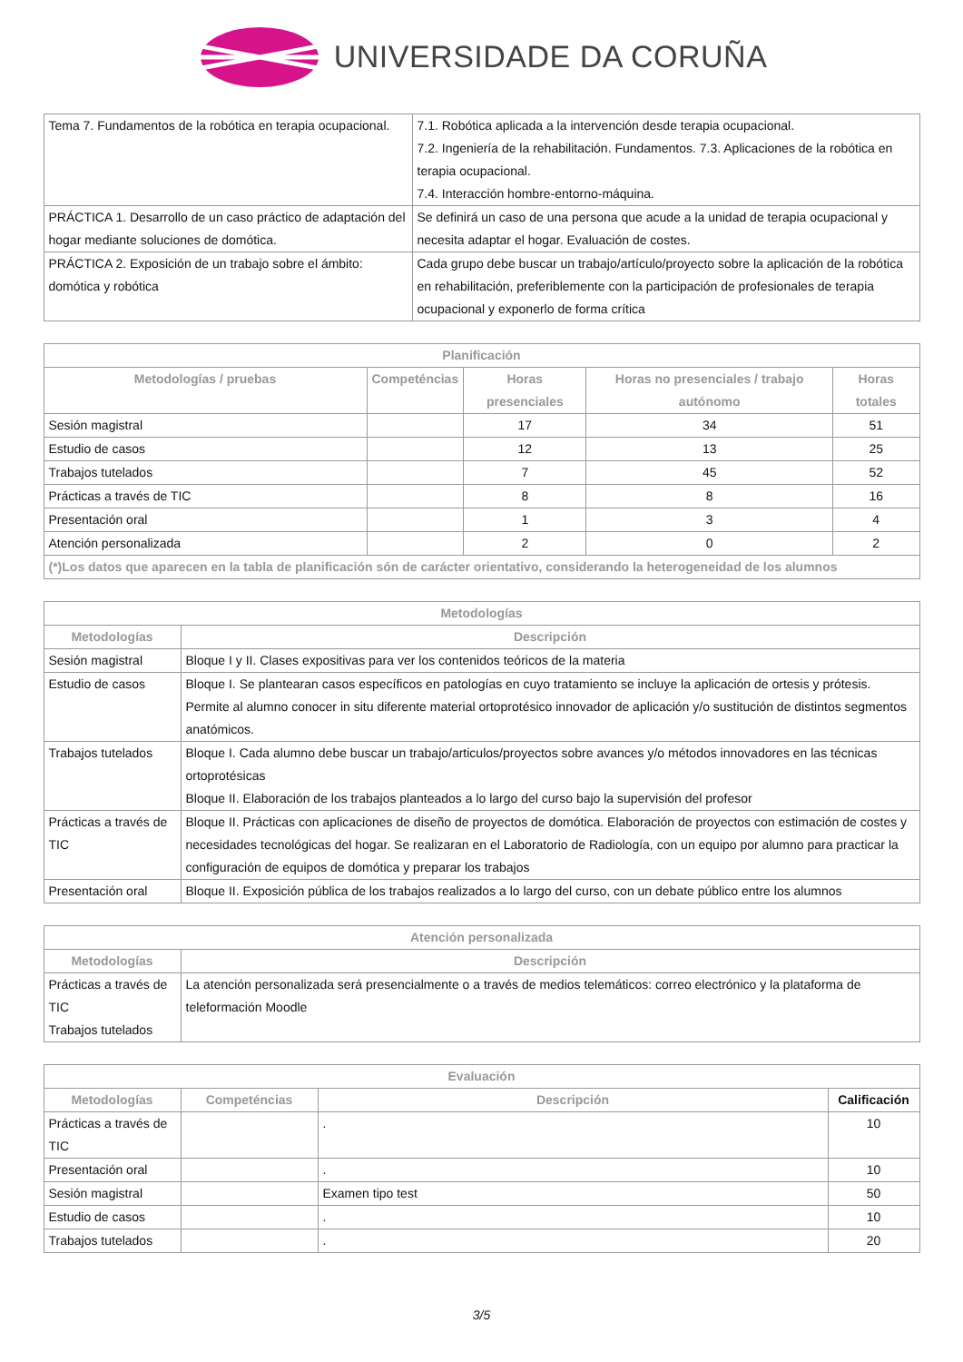UNIVERSIDADE DA CORUÑA
| Tema 7. Fundamentos de la robótica en terapia ocupacional. | 7.1. Robótica aplicada a la intervención desde terapia ocupacional. 7.2. Ingeniería de la rehabilitación. Fundamentos. 7.3. Aplicaciones de la robótica en terapia ocupacional. 7.4. Interacción hombre-entorno-máquina. |
| PRÁCTICA 1. Desarrollo de un caso práctico de adaptación del hogar mediante soluciones de domótica. | Se definirá un caso de una persona que acude a la unidad de terapia ocupacional y necesita adaptar el hogar. Evaluación de costes. |
| PRÁCTICA 2. Exposición de un trabajo sobre el ámbito: domótica y robótica | Cada grupo debe buscar un trabajo/artículo/proyecto sobre la aplicación de la robótica en rehabilitación, preferiblemente con la participación de profesionales de terapia ocupacional y exponerlo de forma crítica |
| Planificación | | | | |
| --- | --- | --- | --- | --- |
| Metodologías / pruebas | Competéncias | Horas presenciales | Horas no presenciales / trabajo autónomo | Horas totales |
| Sesión magistral | | 17 | 34 | 51 |
| Estudio de casos | | 12 | 13 | 25 |
| Trabajos tutelados | | 7 | 45 | 52 |
| Prácticas a través de TIC | | 8 | 8 | 16 |
| Presentación oral | | 1 | 3 | 4 |
| Atención personalizada | | 2 | 0 | 2 |
| (*)Los datos que aparecen en la tabla de planificación són de carácter orientativo, considerando la heterogeneidad de los alumnos | | | | |
| Metodologías | |
| --- | --- |
| Metodologías | Descripción |
| Sesión magistral | Bloque I y II. Clases expositivas para ver los contenidos teóricos de la materia |
| Estudio de casos | Bloque I. Se plantearan casos específicos en patologías en cuyo tratamiento se incluye la aplicación de ortesis y prótesis. Permite al alumno conocer in situ diferente material ortoprotésico innovador de aplicación y/o sustitución de distintos segmentos anatómicos. |
| Trabajos tutelados | Bloque I. Cada alumno debe buscar un trabajo/articulos/proyectos sobre avances y/o métodos innovadores en las técnicas ortoprotésicas Bloque II. Elaboración de los trabajos planteados a lo largo del curso bajo la supervisión del profesor |
| Prácticas a través de TIC | Bloque II. Prácticas con aplicaciones de diseño de proyectos de domótica. Elaboración de proyectos con estimación de costes y necesidades tecnológicas del hogar. Se realizaran en el Laboratorio de Radiología, con un equipo por alumno para practicar la configuración de equipos de domótica y preparar los trabajos |
| Presentación oral | Bloque II. Exposición pública de los trabajos realizados a lo largo del curso, con un debate público entre los alumnos |
| Atención personalizada | |
| --- | --- |
| Metodologías | Descripción |
| Prácticas a través de TIC Trabajos tutelados | La atención personalizada será presencialmente o a través de medios telemáticos: correo electrónico y la plataforma de teleformación Moodle |
| Evaluación | | | |
| --- | --- | --- | --- |
| Metodologías | Competéncias | Descripción | Calificación |
| Prácticas a través de TIC | | . | 10 |
| Presentación oral | | . | 10 |
| Sesión magistral | | Examen tipo test | 50 |
| Estudio de casos | | . | 10 |
| Trabajos tutelados | | . | 20 |
3/5